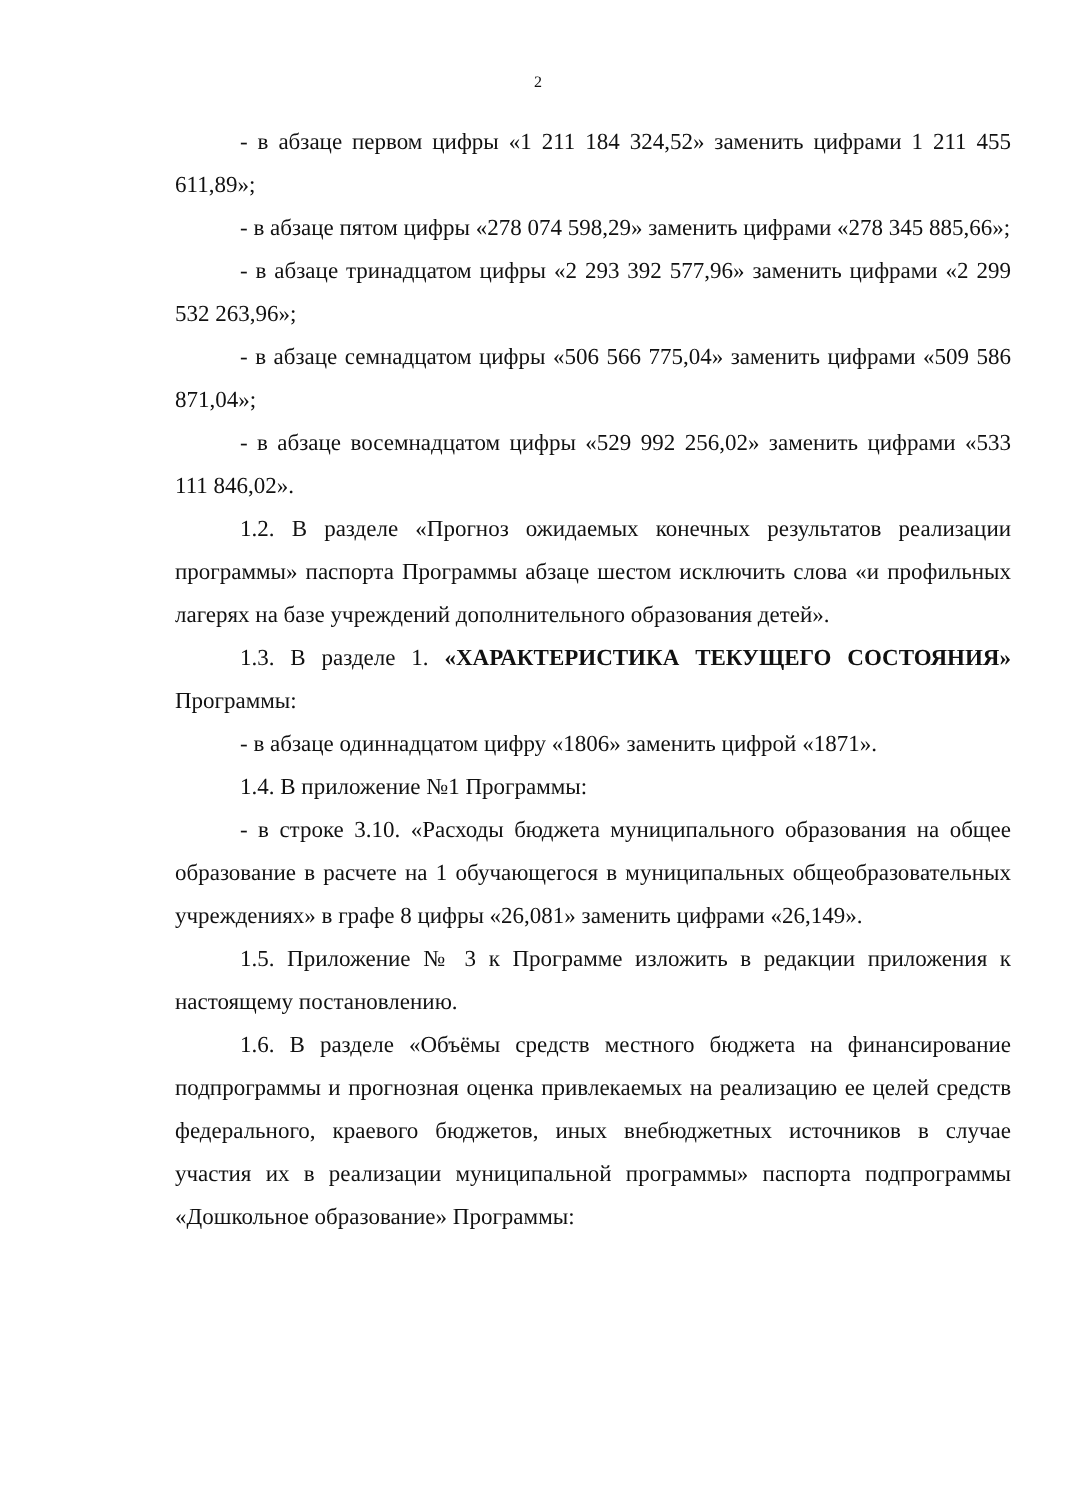2
- в абзаце первом цифры «1 211 184 324,52» заменить цифрами 1 211 455 611,89»;
- в абзаце пятом цифры «278 074 598,29» заменить цифрами «278 345 885,66»;
- в абзаце тринадцатом цифры «2 293 392 577,96» заменить цифрами «2 299 532 263,96»;
- в абзаце семнадцатом цифры «506 566 775,04» заменить цифрами «509 586 871,04»;
- в абзаце восемнадцатом цифры «529 992 256,02» заменить цифрами «533 111 846,02».
1.2. В разделе «Прогноз ожидаемых конечных результатов реализации программы» паспорта Программы абзаце шестом исключить слова «и профильных лагерях на базе учреждений дополнительного образования детей».
1.3. В разделе 1. «ХАРАКТЕРИСТИКА ТЕКУЩЕГО СОСТОЯНИЯ» Программы:
- в абзаце одиннадцатом цифру «1806» заменить цифрой «1871».
1.4. В приложение №1 Программы:
- в строке 3.10. «Расходы бюджета муниципального образования на общее образование в расчете на 1 обучающегося в муниципальных общеобразовательных учреждениях» в графе 8 цифры «26,081» заменить цифрами «26,149».
1.5. Приложение № 3 к Программе изложить в редакции приложения к настоящему постановлению.
1.6. В разделе «Объёмы средств местного бюджета на финансирование подпрограммы и прогнозная оценка привлекаемых на реализацию ее целей средств федерального, краевого бюджетов, иных внебюджетных источников в случае участия их в реализации муниципальной программы» паспорта подпрограммы «Дошкольное образование» Программы: